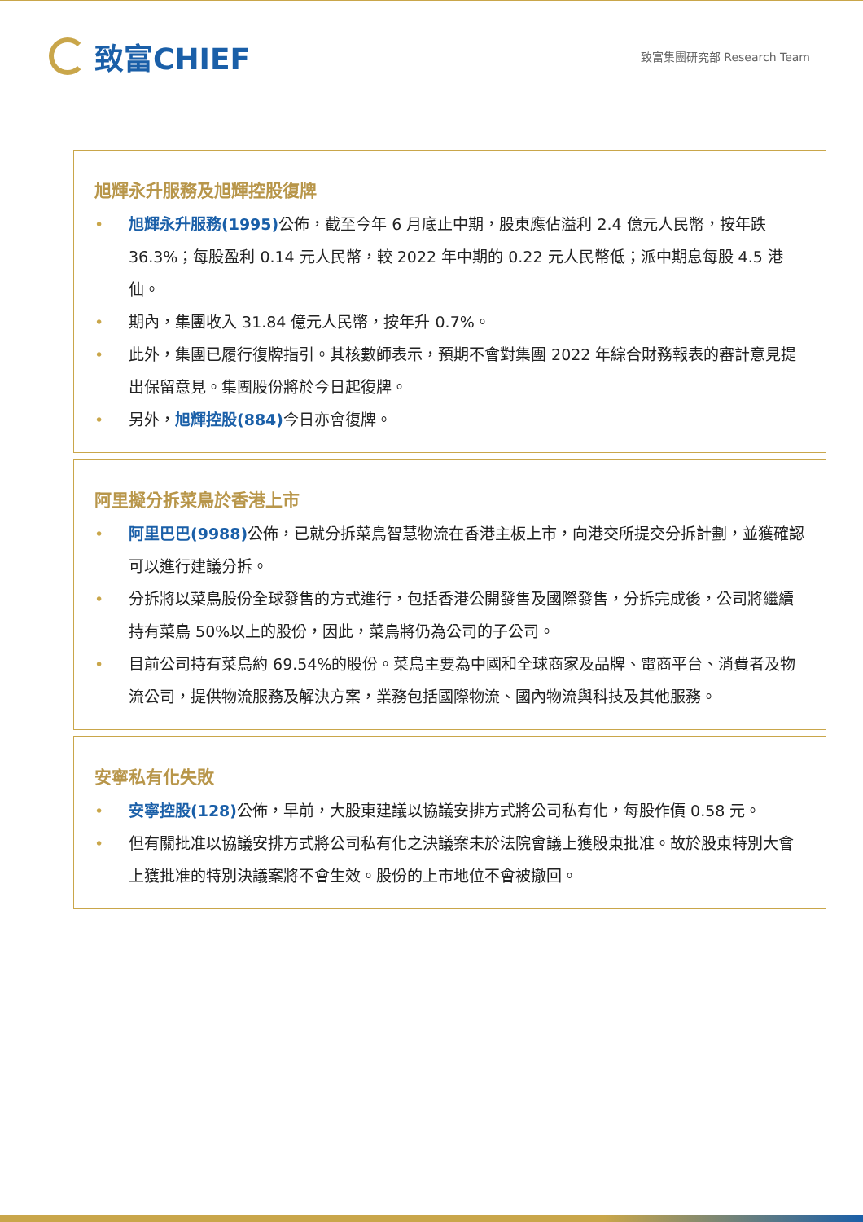致富CHIEF
致富集團研究部 Research Team
旭輝永升服務及旭輝控股復牌
• 旭輝永升服務(1995) 公佈，截至今年 6 月底止中期，股東應佔溢利 2.4 億元人民幣，按年跌 36.3%；每股盈利 0.14 元人民幣，較 2022 年中期的 0.22 元人民幣低；派中期息每股 4.5 港仙。
• 期內，集團收入 31.84 億元人民幣，按年升 0.7%。
• 此外，集團已履行復牌指引。其核數師表示，預期不會對集團 2022 年綜合財務報表的審計意見提出保留意見。集團股份將於今日起復牌。
• 另外，旭輝控股(884) 今日亦會復牌。
阿里擬分拆菜鳥於香港上市
• 阿里巴巴(9988) 公佈，已就分拆菜鳥智慧物流在香港主板上市，向港交所提交分拆計劃，並獲確認可以進行建議分拆。
• 分拆將以菜鳥股份全球發售的方式進行，包括香港公開發售及國際發售，分拆完成後，公司將繼續持有菜鳥 50%以上的股份，因此，菜鳥將仍為公司的子公司。
• 目前公司持有菜鳥約 69.54%的股份。菜鳥主要為中國和全球商家及品牌、電商平台、消費者及物流公司，提供物流服務及解決方案，業務包括國際物流、國內物流與科技及其他服務。
安寧私有化失敗
• 安寧控股(128) 公佈，早前，大股東建議以協議安排方式將公司私有化，每股作價 0.58 元。
• 但有關批准以協議安排方式將公司私有化之決議案未於法院會議上獲股東批准。故於股東特別大會上獲批准的特別決議案將不會生效。股份的上市地位不會被撤回。